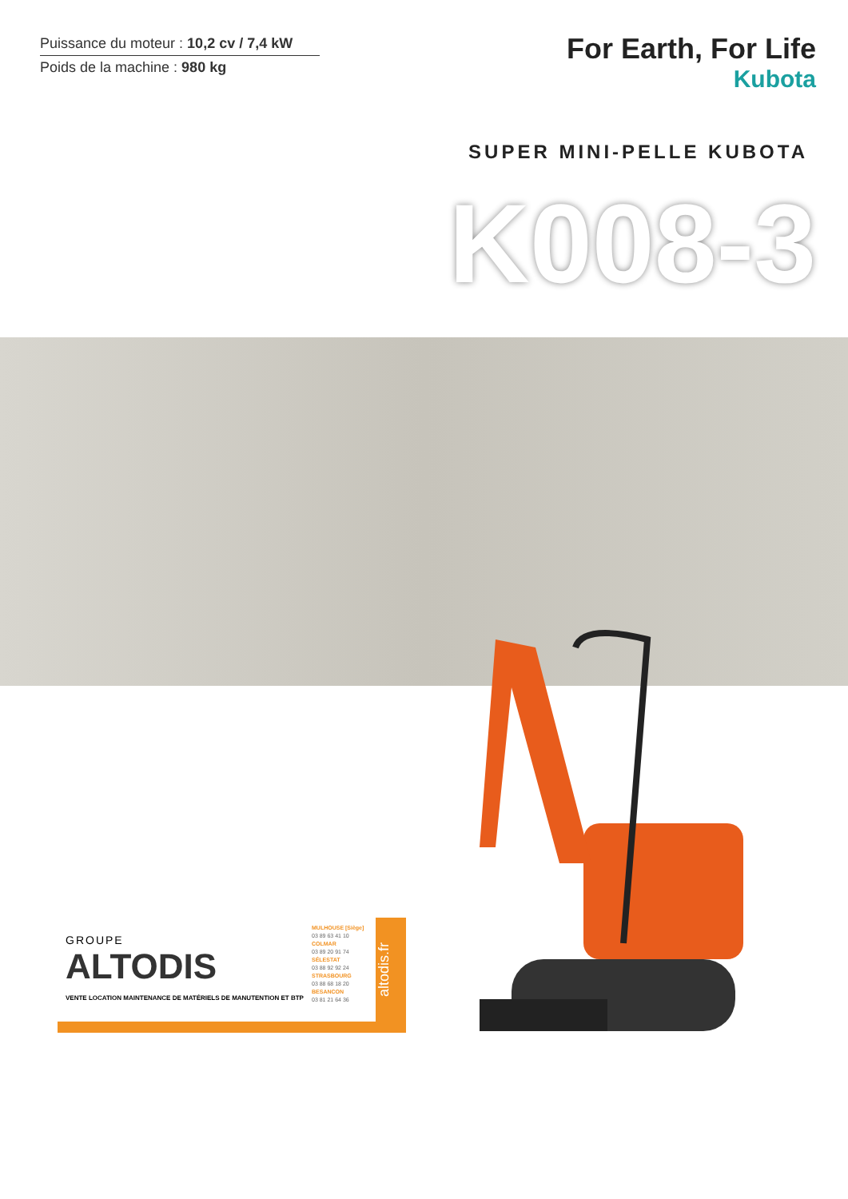Puissance du moteur : 10,2 cv / 7,4 kW
Poids de la machine : 980 kg
For Earth, For Life
Kubota
SUPER MINI-PELLE KUBOTA
K008-3
GROUPE
ALTODIS
VENTE LOCATION MAINTENANCE DE MATÉRIELS DE MANUTENTION ET BTP
MULHOUSE [Siège]
03 89 63 41 10
COLMAR
03 89 20 91 74
SÉLESTAT
03 88 92 92 24
STRASBOURG
03 88 68 18 20
BESANCON
03 81 21 64 36
altodis.fr